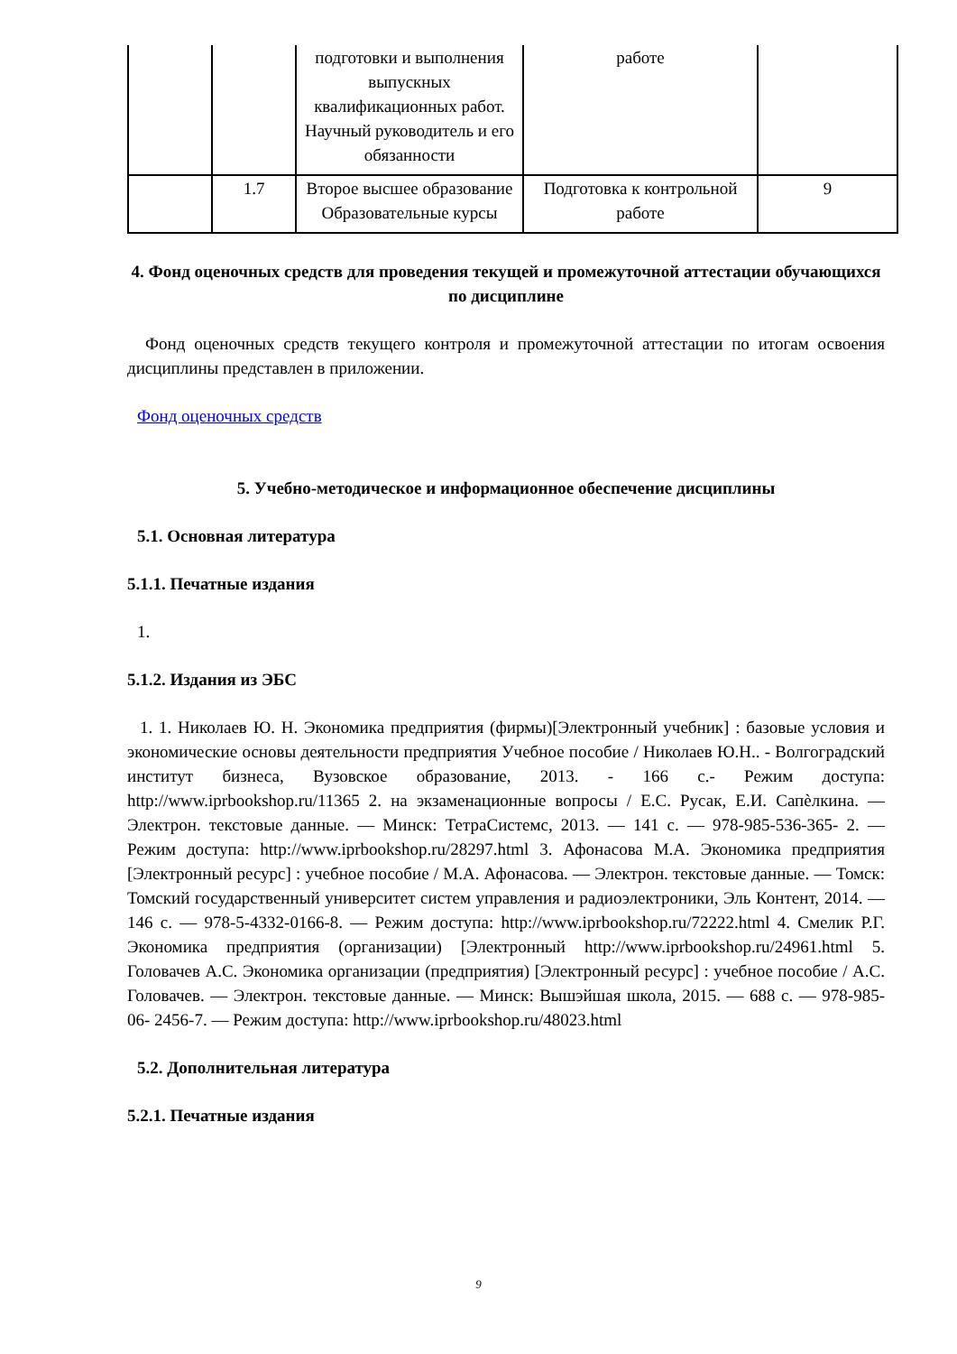| | | подготовки и выполнения выпускных квалификационных работ. Научный руководитель и его обязанности | работе | |
| | 1.7 | Второе высшее образование Образовательные курсы | Подготовка к контрольной работе | 9 |
4. Фонд оценочных средств для проведения текущей и промежуточной аттестации обучающихся по дисциплине
Фонд оценочных средств текущего контроля и промежуточной аттестации по итогам освоения дисциплины представлен в приложении.
Фонд оценочных средств
5. Учебно-методическое и информационное обеспечение дисциплины
5.1. Основная литература
5.1.1. Печатные издания
1.
5.1.2. Издания из ЭБС
1. 1. Николаев Ю. Н. Экономика предприятия (фирмы)[Электронный учебник] : базовые условия и экономические основы деятельности предприятия Учебное пособие / Николаев Ю.Н.. - Волгоградский институт бизнеса, Вузовское образование, 2013. - 166 с.- Режим доступа: http://www.iprbookshop.ru/11365 2. на экзаменационные вопросы / Е.С. Русак, Е.И. Сапѐлкина. — Электрон. текстовые данные. — Минск: ТетраСистемс, 2013. — 141 с. — 978-985-536-365- 2. — Режим доступа: http://www.iprbookshop.ru/28297.html 3. Афонасова М.А. Экономика предприятия [Электронный ресурс] : учебное пособие / М.А. Афонасова. — Электрон. текстовые данные. — Томск: Томский государственный университет систем управления и радиоэлектроники, Эль Контент, 2014. — 146 с. — 978-5-4332-0166-8. — Режим доступа: http://www.iprbookshop.ru/72222.html 4. Смелик Р.Г. Экономика предприятия (организации) [Электронный http://www.iprbookshop.ru/24961.html 5. Головачев А.С. Экономика организации (предприятия) [Электронный ресурс] : учебное пособие / А.С. Головачев. — Электрон. текстовые данные. — Минск: Вышэйшая школа, 2015. — 688 с. — 978-985-06- 2456-7. — Режим доступа: http://www.iprbookshop.ru/48023.html
5.2. Дополнительная литература
5.2.1. Печатные издания
9